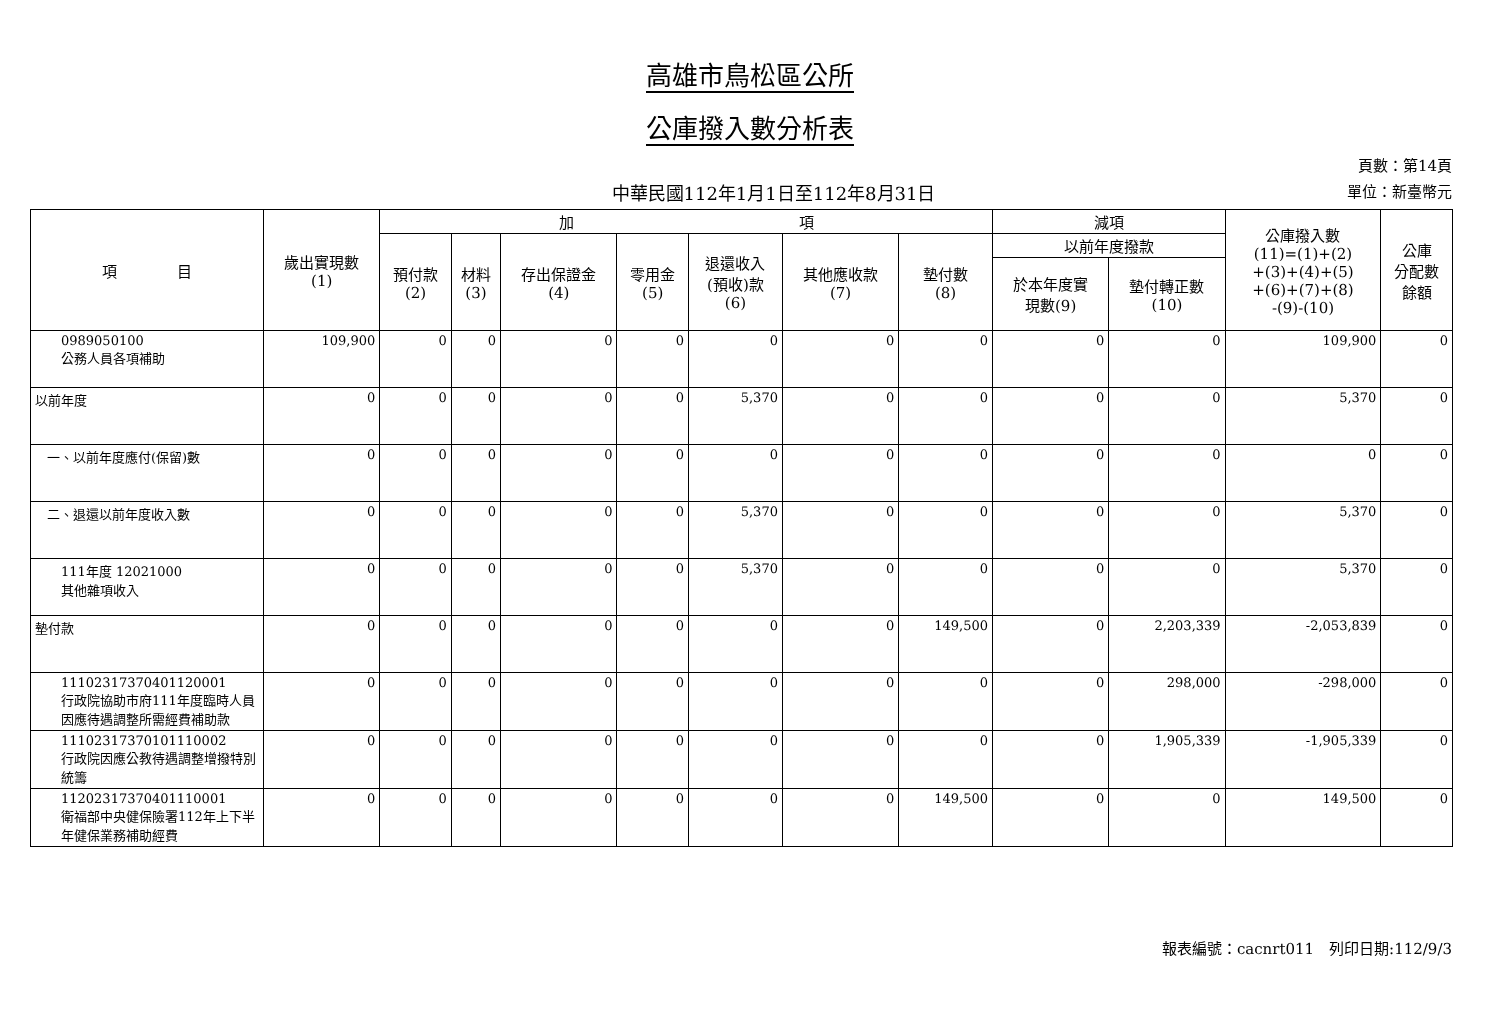高雄市鳥松區公所
公庫撥入數分析表
中華民國112年1月1日至112年8月31日
頁數：第14頁
單位：新臺幣元
| 項 目 | 歲出實現數 (1) | 加 項 | | | | | | | 減項 | | 公庫撥入數 (11)=(1)+(2) +(3)+(4)+(5) +(6)+(7)+(8) -(9)-(10) | 公庫 分配數 餘額 |
| --- | --- | --- | --- | --- | --- | --- | --- | --- | --- | --- | --- | --- |
| | | 預付款 (2) | 材料 (3) | 存出保證金 (4) | 零用金 (5) | 退還收入 (預收)款 (6) | 其他應收款 (7) | 墊付數 (8) | 以前年度撥款 | | | |
| | | | | | | | | | 於本年度實 現數(9) | 墊付轉正數 (10) | | |
| 0989050100 公務人員各項補助 | 109,900 | 0 | 0 | 0 | 0 | 0 | 0 | 0 | 0 | 0 | 109,900 | 0 |
| 以前年度 | 0 | 0 | 0 | 0 | 0 | 5,370 | 0 | 0 | 0 | 0 | 5,370 | 0 |
| 一、以前年度應付(保留)數 | 0 | 0 | 0 | 0 | 0 | 0 | 0 | 0 | 0 | 0 | 0 | 0 |
| 二、退還以前年度收入數 | 0 | 0 | 0 | 0 | 0 | 5,370 | 0 | 0 | 0 | 0 | 5,370 | 0 |
| 111年度 12021000 其他雜項收入 | 0 | 0 | 0 | 0 | 0 | 5,370 | 0 | 0 | 0 | 0 | 5,370 | 0 |
| 墊付款 | 0 | 0 | 0 | 0 | 0 | 0 | 0 | 149,500 | 0 | 2,203,339 | -2,053,839 | 0 |
| 11102317370401120001 行政院協助市府111年度臨時人員因應待遇調整所需經費補助款 | 0 | 0 | 0 | 0 | 0 | 0 | 0 | 0 | 0 | 298,000 | -298,000 | 0 |
| 11102317370101110002 行政院因應公教待遇調整增撥特別統籌 | 0 | 0 | 0 | 0 | 0 | 0 | 0 | 0 | 0 | 1,905,339 | -1,905,339 | 0 |
| 11202317370401110001 衛福部中央健保險署112年上下半年健保業務補助經費 | 0 | 0 | 0 | 0 | 0 | 0 | 0 | 149,500 | 0 | 0 | 149,500 | 0 |
報表編號：cacnrt011　列印日期:112/9/3